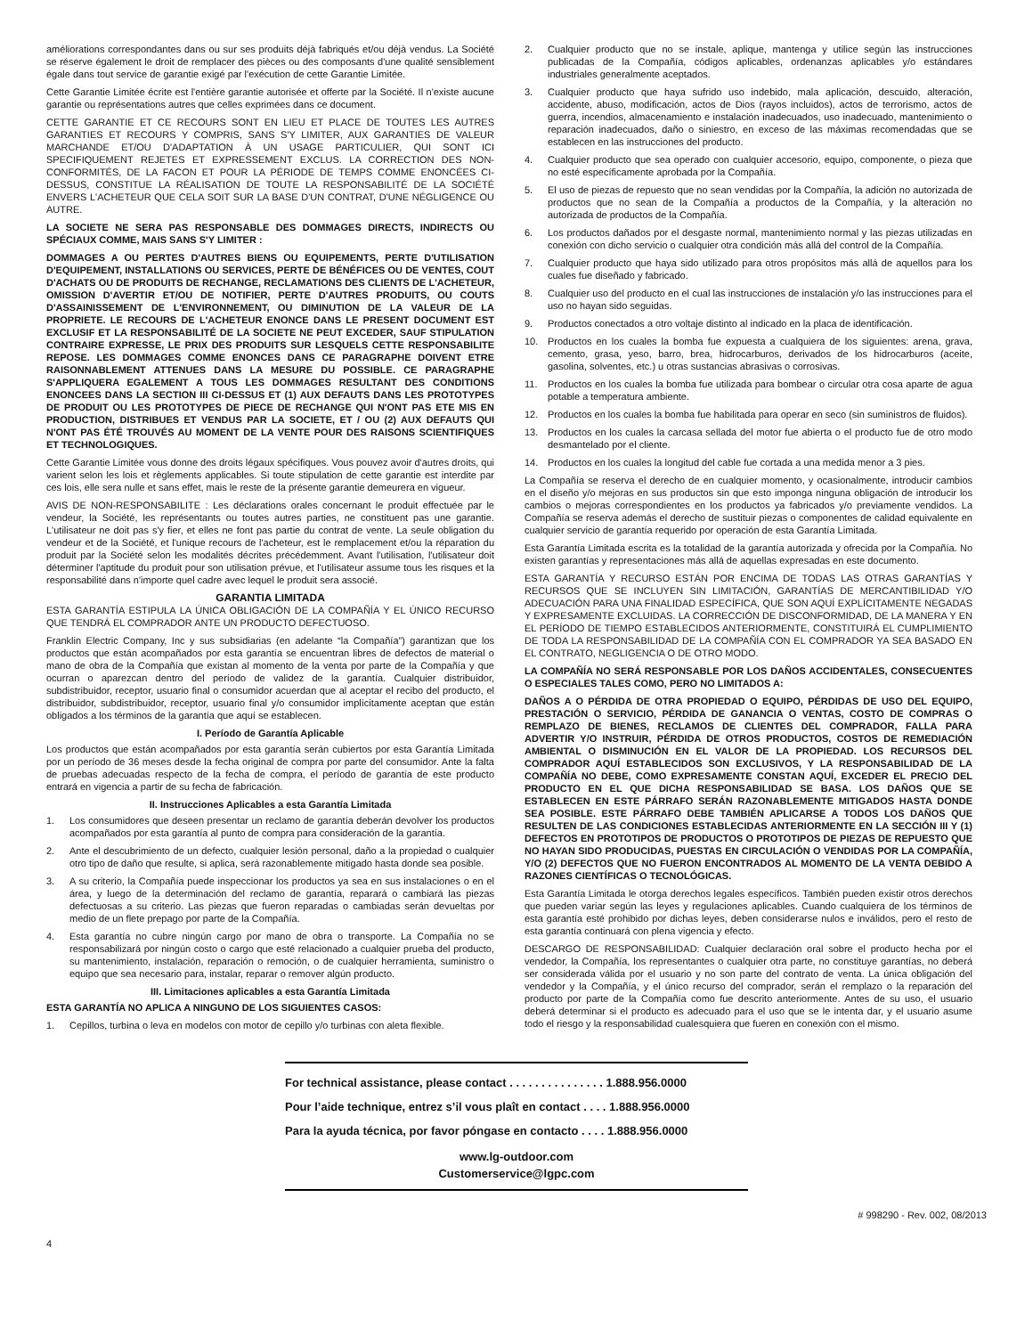améliorations correspondantes dans ou sur ses produits déjà fabriqués et/ou déjà vendus. La Société se réserve également le droit de remplacer des pièces ou des composants d'une qualité sensiblement égale dans tout service de garantie exigé par l'exécution de cette Garantie Limitée.
Cette Garantie Limitée écrite est l'entière garantie autorisée et offerte par la Société. Il n'existe aucune garantie ou représentations autres que celles exprimées dans ce document.
CETTE GARANTIE ET CE RECOURS SONT EN LIEU ET PLACE DE TOUTES LES AUTRES GARANTIES ET RECOURS Y COMPRIS, SANS S'Y LIMITER, AUX GARANTIES DE VALEUR MARCHANDE ET/OU D'ADAPTATION À UN USAGE PARTICULIER, QUI SONT ICI SPECIFIQUEMENT REJETES ET EXPRESSEMENT EXCLUS. LA CORRECTION DES NON-CONFORMITÉS, DE LA FACON ET POUR LA PÉRIODE DE TEMPS COMME ENONCÉES CI-DESSUS, CONSTITUE LA RÉALISATION DE TOUTE LA RESPONSABILITÉ DE LA SOCIÉTÉ ENVERS L'ACHETEUR QUE CELA SOIT SUR LA BASE D'UN CONTRAT, D'UNE NÉGLIGENCE OU AUTRE.
LA SOCIETE NE SERA PAS RESPONSABLE DES DOMMAGES DIRECTS, INDIRECTS OU SPÉCIAUX COMME, MAIS SANS S'Y LIMITER :
DOMMAGES A OU PERTES D'AUTRES BIENS OU EQUIPEMENTS, PERTE D'UTILISATION D'EQUIPEMENT, INSTALLATIONS OU SERVICES, PERTE DE BÉNÉFICES OU DE VENTES, COUT D'ACHATS OU DE PRODUITS DE RECHANGE, RECLAMATIONS DES CLIENTS DE L'ACHETEUR, OMISSION D'AVERTIR ET/OU DE NOTIFIER, PERTE D'AUTRES PRODUITS, OU COUTS D'ASSAINISSEMENT DE L'ENVIRONNEMENT, OU DIMINUTION DE LA VALEUR DE LA PROPRIETE. LE RECOURS DE L'ACHETEUR ENONCE DANS LE PRESENT DOCUMENT EST EXCLUSIF ET LA RESPONSABILITÉ DE LA SOCIETE NE PEUT EXCEDER, SAUF STIPULATION CONTRAIRE EXPRESSE, LE PRIX DES PRODUITS SUR LESQUELS CETTE RESPONSABILITE REPOSE. LES DOMMAGES COMME ENONCES DANS CE PARAGRAPHE DOIVENT ETRE RAISONNABLEMENT ATTENUES DANS LA MESURE DU POSSIBLE. CE PARAGRAPHE S'APPLIQUERA EGALEMENT A TOUS LES DOMMAGES RESULTANT DES CONDITIONS ENONCEES DANS LA SECTION III CI-DESSUS ET (1) AUX DEFAUTS DANS LES PROTOTYPES DE PRODUIT OU LES PROTOTYPES DE PIECE DE RECHANGE QUI N'ONT PAS ETE MIS EN PRODUCTION, DISTRIBUES ET VENDUS PAR LA SOCIETE, ET / OU (2) AUX DEFAUTS QUI N'ONT PAS ÉTÉ TROUVÉS AU MOMENT DE LA VENTE POUR DES RAISONS SCIENTIFIQUES ET TECHNOLOGIQUES.
Cette Garantie Limitée vous donne des droits légaux spécifiques. Vous pouvez avoir d'autres droits, qui varient selon les lois et règlements applicables. Si toute stipulation de cette garantie est interdite par ces lois, elle sera nulle et sans effet, mais le reste de la présente garantie demeurera en vigueur.
AVIS DE NON-RESPONSABILITE : Les déclarations orales concernant le produit effectuée par le vendeur, la Société, les représentants ou toutes autres parties, ne constituent pas une garantie. L'utilisateur ne doit pas s'y fier, et elles ne font pas partie du contrat de vente. La seule obligation du vendeur et de la Société, et l'unique recours de l'acheteur, est le remplacement et/ou la réparation du produit par la Société selon les modalités décrites précédemment. Avant l'utilisation, l'utilisateur doit déterminer l'aptitude du produit pour son utilisation prévue, et l'utilisateur assume tous les risques et la responsabilité dans n'importe quel cadre avec lequel le produit sera associé.
GARANTIA LIMITADA
ESTA GARANTÍA ESTIPULA LA ÚNICA OBLIGACIÓN DE LA COMPAÑÍA Y EL ÚNICO RECURSO QUE TENDRÁ EL COMPRADOR ANTE UN PRODUCTO DEFECTUOSO.
Franklin Electric Company, Inc y sus subsidiarias (en adelante “la Compañía”) garantizan que los productos que están acompañados por esta garantía se encuentran libres de defectos de material o mano de obra de la Compañía que existan al momento de la venta por parte de la Compañía y que ocurran o aparezcan dentro del período de validez de la garantía. Cualquier distribuidor, subdistribuidor, receptor, usuario final o consumidor acuerdan que al aceptar el recibo del producto, el distribuidor, subdistribuidor, receptor, usuario final y/o consumidor implícitamente aceptan que están obligados a los términos de la garantía que aquí se establecen.
I. Período de Garantía Aplicable
Los productos que están acompañados por esta garantía serán cubiertos por esta Garantía Limitada por un período de 36 meses desde la fecha original de compra por parte del consumidor. Ante la falta de pruebas adecuadas respecto de la fecha de compra, el período de garantía de este producto entrará en vigencia a partir de su fecha de fabricación.
II. Instrucciones Aplicables a esta Garantía Limitada
1. Los consumidores que deseen presentar un reclamo de garantía deberán devolver los productos acompañados por esta garantía al punto de compra para consideración de la garantía.
2. Ante el descubrimiento de un defecto, cualquier lesión personal, daño a la propiedad o cualquier otro tipo de daño que resulte, si aplica, será razonablemente mitigado hasta donde sea posible.
3. A su criterio, la Compañía puede inspeccionar los productos ya sea en sus instalaciones o en el área, y luego de la determinación del reclamo de garantía, reparará o cambiará las piezas defectuosas a su criterio. Las piezas que fueron reparadas o cambiadas serán devueltas por medio de un flete prepago por parte de la Compañía.
4. Esta garantía no cubre ningún cargo por mano de obra o transporte. La Compañía no se responsabilizará por ningún costo o cargo que esté relacionado a cualquier prueba del producto, su mantenimiento, instalación, reparación o remoción, o de cualquier herramienta, suministro o equipo que sea necesario para, instalar, reparar o remover algún producto.
III. Limitaciones aplicables a esta Garantía Limitada
ESTA GARANTÍA NO APLICA A NINGUNO DE LOS SIGUIENTES CASOS:
1. Cepillos, turbina o leva en modelos con motor de cepillo y/o turbinas con aleta flexible.
2. Cualquier producto que no se instale, aplique, mantenga y utilice según las instrucciones publicadas de la Compañía, códigos aplicables, ordenanzas aplicables y/o estándares industriales generalmente aceptados.
3. Cualquier producto que haya sufrido uso indebido, mala aplicación, descuido, alteración, accidente, abuso, modificación, actos de Dios (rayos incluidos), actos de terrorismo, actos de guerra, incendios, almacenamiento e instalación inadecuados, uso inadecuado, mantenimiento o reparación inadecuados, daño o siniestro, en exceso de las máximas recomendadas que se establecen en las instrucciones del producto.
4. Cualquier producto que sea operado con cualquier accesorio, equipo, componente, o pieza que no esté específicamente aprobada por la Compañía.
5. El uso de piezas de repuesto que no sean vendidas por la Compañía, la adición no autorizada de productos que no sean de la Compañía a productos de la Compañía, y la alteración no autorizada de productos de la Compañía.
6. Los productos dañados por el desgaste normal, mantenimiento normal y las piezas utilizadas en conexión con dicho servicio o cualquier otra condición más allá del control de la Compañía.
7. Cualquier producto que haya sido utilizado para otros propósitos más allá de aquellos para los cuales fue diseñado y fabricado.
8. Cualquier uso del producto en el cual las instrucciones de instalación y/o las instrucciones para el uso no hayan sido seguidas.
9. Productos conectados a otro voltaje distinto al indicado en la placa de identificación.
10. Productos en los cuales la bomba fue expuesta a cualquiera de los siguientes: arena, grava, cemento, grasa, yeso, barro, brea, hidrocarburos, derivados de los hidrocarburos (aceite, gasolina, solventes, etc.) u otras sustancias abrasivas o corrosivas.
11. Productos en los cuales la bomba fue utilizada para bombear o circular otra cosa aparte de agua potable a temperatura ambiente.
12. Productos en los cuales la bomba fue habilitada para operar en seco (sin suministros de fluidos).
13. Productos en los cuales la carcasa sellada del motor fue abierta o el producto fue de otro modo desmantelado por el cliente.
14. Productos en los cuales la longitud del cable fue cortada a una medida menor a 3 pies.
La Compañía se reserva el derecho de en cualquier momento, y ocasionalmente, introducir cambios en el diseño y/o mejoras en sus productos sin que esto imponga ninguna obligación de introducir los cambios o mejoras correspondientes en los productos ya fabricados y/o previamente vendidos. La Compañía se reserva además el derecho de sustituir piezas o componentes de calidad equivalente en cualquier servicio de garantía requerido por operación de esta Garantía Limitada.
Esta Garantía Limitada escrita es la totalidad de la garantía autorizada y ofrecida por la Compañía. No existen garantías y representaciones más allá de aquellas expresadas en este documento.
ESTA GARANTÍA Y RECURSO ESTÁN POR ENCIMA DE TODAS LAS OTRAS GARANTÍAS Y RECURSOS QUE SE INCLUYEN SIN LIMITACIÓN, GARANTÍAS DE MERCANTIBILIDAD Y/O ADECUACIÓN PARA UNA FINALIDAD ESPECÍFICA, QUE SON AQUÍ EXPLÍCITAMENTE NEGADAS Y EXPRESAMENTE EXCLUIDAS. LA CORRECCIÓN DE DISCONFORMIDAD, DE LA MANERA Y EN EL PERÍODO DE TIEMPO ESTABLECIDOS ANTERIORMENTE, CONSTITUIRÁ EL CUMPLIMIENTO DE TODA LA RESPONSABILIDAD DE LA COMPAÑÍA CON EL COMPRADOR YA SEA BASADO EN EL CONTRATO, NEGLIGENCIA O DE OTRO MODO.
LA COMPAÑÍA NO SERÁ RESPONSABLE POR LOS DAÑOS ACCIDENTALES, CONSECUENTES O ESPECIALES TALES COMO, PERO NO LIMITADOS A:
DAÑOS A O PÉRDIDA DE OTRA PROPIEDAD O EQUIPO, PÉRDIDAS DE USO DEL EQUIPO, PRESTACIÓN O SERVICIO, PÉRDIDA DE GANANCIA O VENTAS, COSTO DE COMPRAS O REMPLAZO DE BIENES, RECLAMOS DE CLIENTES DEL COMPRADOR, FALLA PARA ADVERTIR Y/O INSTRUIR, PÉRDIDA DE OTROS PRODUCTOS, COSTOS DE REMEDIACIÓN AMBIENTAL O DISMINUCIÓN EN EL VALOR DE LA PROPIEDAD. LOS RECURSOS DEL COMPRADOR AQUÍ ESTABLECIDOS SON EXCLUSIVOS, Y LA RESPONSABILIDAD DE LA COMPAÑÍA NO DEBE, COMO EXPRESAMENTE CONSTAN AQUÍ, EXCEDER EL PRECIO DEL PRODUCTO EN EL QUE DICHA RESPONSABILIDAD SE BASA. LOS DAÑOS QUE SE ESTABLECEN EN ESTE PÁRRAFO SERÁN RAZONABLEMENTE MITIGADOS HASTA DONDE SEA POSIBLE. ESTE PÁRRAFO DEBE TAMBIÉN APLICARSE A TODOS LOS DAÑOS QUE RESULTEN DE LAS CONDICIONES ESTABLECIDAS ANTERIORMENTE EN LA SECCIÓN III Y (1) DEFECTOS EN PROTOTIPOS DE PRODUCTOS O PROTOTIPOS DE PIEZAS DE REPUESTO QUE NO HAYAN SIDO PRODUCIDAS, PUESTAS EN CIRCULACIÓN O VENDIDAS POR LA COMPAÑÍA, Y/O (2) DEFECTOS QUE NO FUERON ENCONTRADOS AL MOMENTO DE LA VENTA DEBIDO A RAZONES CIENTÍFICAS O TECNOLÓGICAS.
Esta Garantía Limitada le otorga derechos legales específicos. También pueden existir otros derechos que pueden variar según las leyes y regulaciones aplicables. Cuando cualquiera de los términos de esta garantía esté prohibido por dichas leyes, deben considerarse nulos e inválidos, pero el resto de esta garantía continuará con plena vigencia y efecto.
DESCARGO DE RESPONSABILIDAD: Cualquier declaración oral sobre el producto hecha por el vendedor, la Compañía, los representantes o cualquier otra parte, no constituye garantías, no deberá ser considerada válida por el usuario y no son parte del contrato de venta. La única obligación del vendedor y la Compañía, y el único recurso del comprador, serán el remplazo o la reparación del producto por parte de la Compañía como fue descrito anteriormente. Antes de su uso, el usuario deberá determinar si el producto es adecuado para el uso que se le intenta dar, y el usuario asume todo el riesgo y la responsabilidad cualesquiera que fueren en conexión con el mismo.
For technical assistance, please contact . . . . . . . . . . . . . . . 1.888.956.0000
Pour l’aide technique, entrez s’il vous plaît en contact . . . . 1.888.956.0000
Para la ayuda técnica, por favor póngase en contacto . . . . 1.888.956.0000
www.lg-outdoor.com
Customerservice@lgpc.com
# 998290 - Rev. 002, 08/2013
4